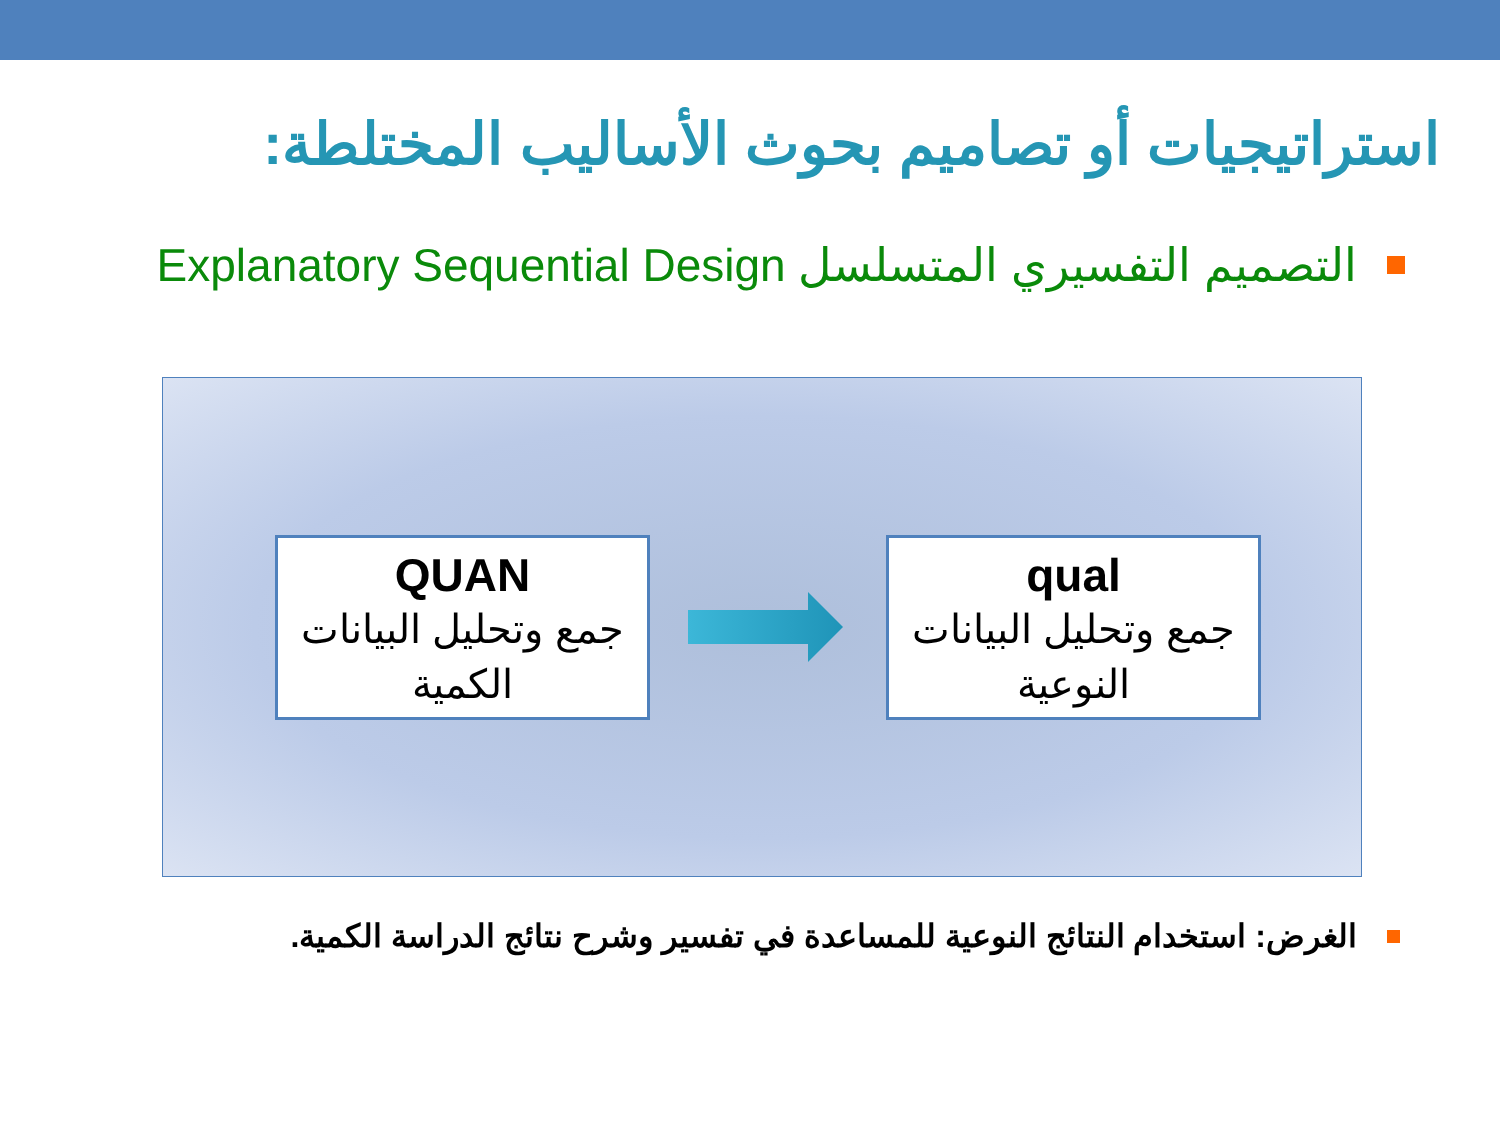استراتيجيات أو تصاميم بحوث الأساليب المختلطة:
التصميم التفسيري المتسلسل Explanatory Sequential Design
QUAN
جمع وتحليل البيانات الكمية
qual
جمع وتحليل البيانات النوعية
الغرض: استخدام النتائج النوعية للمساعدة في تفسير وشرح نتائج الدراسة الكمية.